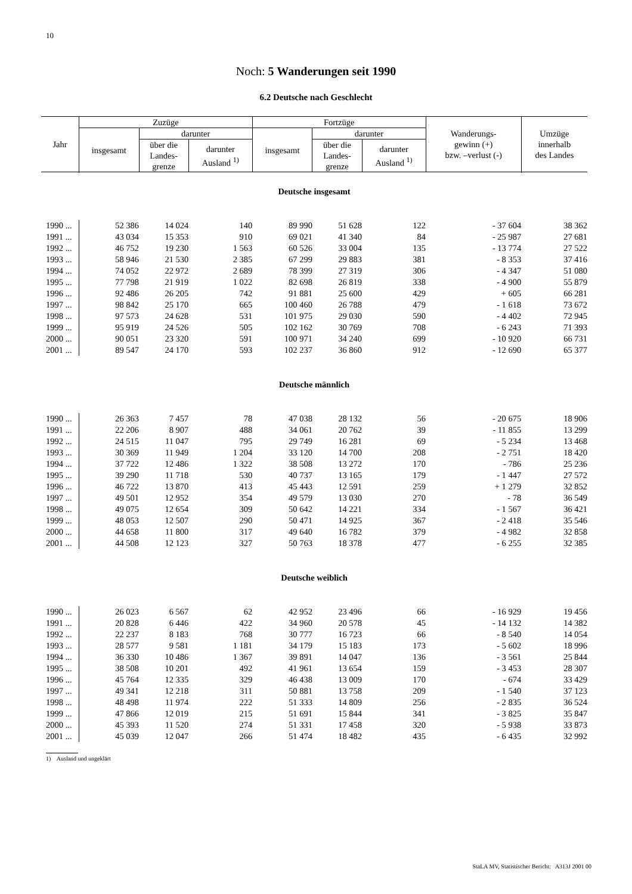10
Noch: 5 Wanderungen seit 1990
6.2 Deutsche nach Geschlecht
| Jahr | Zuzüge | | | Fortzüge | | | Wanderungs- gewinn (+) bzw. –verlust (-) | Umzüge innerhalb des Landes |
| --- | --- | --- | --- | --- | --- | --- | --- | --- |
| | insgesamt | darunter | | insgesamt | darunter | | | |
| | | über die Landes- grenze | darunter Ausland <sup>1)</sup> | | über die Landes- grenze | darunter Ausland <sup>1)</sup> | | |
| Deutsche insgesamt | | | | | | | | |
| 1990 ... | 52 386 | 14 024 | 140 | 89 990 | 51 628 | 122 | - 37 604 | 38 362 |
| 1991 ... | 43 034 | 15 353 | 910 | 69 021 | 41 340 | 84 | - 25 987 | 27 681 |
| 1992 ... | 46 752 | 19 230 | 1 563 | 60 526 | 33 004 | 135 | - 13 774 | 27 522 |
| 1993 ... | 58 946 | 21 530 | 2 385 | 67 299 | 29 883 | 381 | - 8 353 | 37 416 |
| 1994 ... | 74 052 | 22 972 | 2 689 | 78 399 | 27 319 | 306 | - 4 347 | 51 080 |
| 1995 ... | 77 798 | 21 919 | 1 022 | 82 698 | 26 819 | 338 | - 4 900 | 55 879 |
| 1996 ... | 92 486 | 26 205 | 742 | 91 881 | 25 600 | 429 | + 605 | 66 281 |
| 1997 ... | 98 842 | 25 170 | 665 | 100 460 | 26 788 | 479 | - 1 618 | 73 672 |
| 1998 ... | 97 573 | 24 628 | 531 | 101 975 | 29 030 | 590 | - 4 402 | 72 945 |
| 1999 ... | 95 919 | 24 526 | 505 | 102 162 | 30 769 | 708 | - 6 243 | 71 393 |
| 2000 ... | 90 051 | 23 320 | 591 | 100 971 | 34 240 | 699 | - 10 920 | 66 731 |
| 2001 ... | 89 547 | 24 170 | 593 | 102 237 | 36 860 | 912 | - 12 690 | 65 377 |
| Deutsche männlich | | | | | | | | |
| 1990 ... | 26 363 | 7 457 | 78 | 47 038 | 28 132 | 56 | - 20 675 | 18 906 |
| 1991 ... | 22 206 | 8 907 | 488 | 34 061 | 20 762 | 39 | - 11 855 | 13 299 |
| 1992 ... | 24 515 | 11 047 | 795 | 29 749 | 16 281 | 69 | - 5 234 | 13 468 |
| 1993 ... | 30 369 | 11 949 | 1 204 | 33 120 | 14 700 | 208 | - 2 751 | 18 420 |
| 1994 ... | 37 722 | 12 486 | 1 322 | 38 508 | 13 272 | 170 | - 786 | 25 236 |
| 1995 ... | 39 290 | 11 718 | 530 | 40 737 | 13 165 | 179 | - 1 447 | 27 572 |
| 1996 ... | 46 722 | 13 870 | 413 | 45 443 | 12 591 | 259 | + 1 279 | 32 852 |
| 1997 ... | 49 501 | 12 952 | 354 | 49 579 | 13 030 | 270 | - 78 | 36 549 |
| 1998 ... | 49 075 | 12 654 | 309 | 50 642 | 14 221 | 334 | - 1 567 | 36 421 |
| 1999 ... | 48 053 | 12 507 | 290 | 50 471 | 14 925 | 367 | - 2 418 | 35 546 |
| 2000 ... | 44 658 | 11 800 | 317 | 49 640 | 16 782 | 379 | - 4 982 | 32 858 |
| 2001 ... | 44 508 | 12 123 | 327 | 50 763 | 18 378 | 477 | - 6 255 | 32 385 |
| Deutsche weiblich | | | | | | | | |
| 1990 ... | 26 023 | 6 567 | 62 | 42 952 | 23 496 | 66 | - 16 929 | 19 456 |
| 1991 ... | 20 828 | 6 446 | 422 | 34 960 | 20 578 | 45 | - 14 132 | 14 382 |
| 1992 ... | 22 237 | 8 183 | 768 | 30 777 | 16 723 | 66 | - 8 540 | 14 054 |
| 1993 ... | 28 577 | 9 581 | 1 181 | 34 179 | 15 183 | 173 | - 5 602 | 18 996 |
| 1994 ... | 36 330 | 10 486 | 1 367 | 39 891 | 14 047 | 136 | - 3 561 | 25 844 |
| 1995 ... | 38 508 | 10 201 | 492 | 41 961 | 13 654 | 159 | - 3 453 | 28 307 |
| 1996 ... | 45 764 | 12 335 | 329 | 46 438 | 13 009 | 170 | - 674 | 33 429 |
| 1997 ... | 49 341 | 12 218 | 311 | 50 881 | 13 758 | 209 | - 1 540 | 37 123 |
| 1998 ... | 48 498 | 11 974 | 222 | 51 333 | 14 809 | 256 | - 2 835 | 36 524 |
| 1999 ... | 47 866 | 12 019 | 215 | 51 691 | 15 844 | 341 | - 3 825 | 35 847 |
| 2000 ... | 45 393 | 11 520 | 274 | 51 331 | 17 458 | 320 | - 5 938 | 33 873 |
| 2001 ... | 45 039 | 12 047 | 266 | 51 474 | 18 482 | 435 | - 6 435 | 32 992 |
1) Ausland und ungeklärt
StaLA MV, Statistischer Bericht: A313J 2001 00